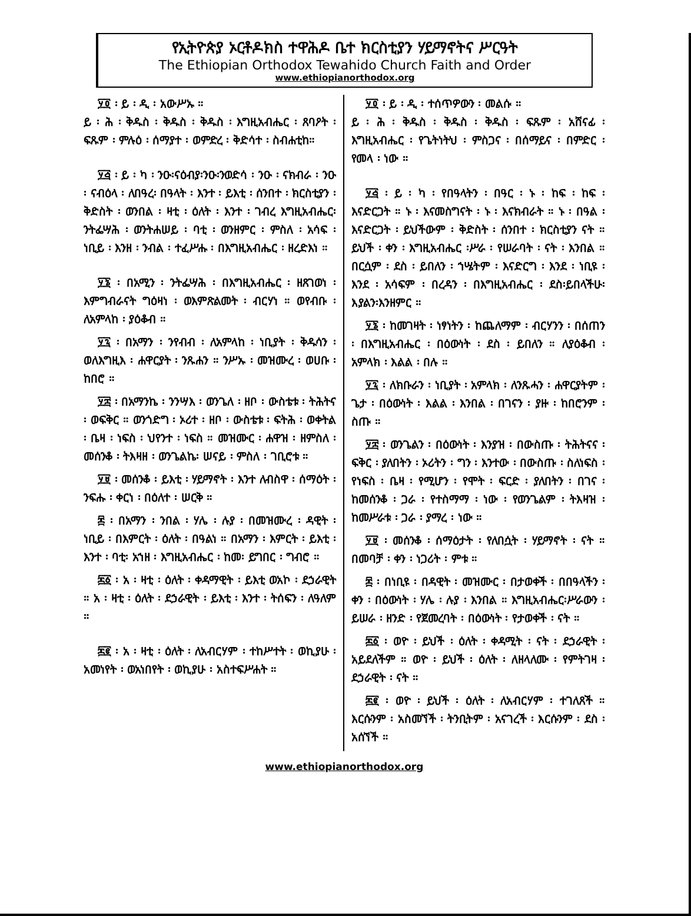የኢትዮጵያ ኦርቶዶክስ ተዋሕዶ ቤተ ክርስቲያን ሃይማኖትና ሥርዓት
The Ethiopian Orthodox Tewahido Church Faith and Order
www.ethiopianorthodox.org
፶፬ ፡ ይ ፡ ዲ ፡ አውሥኡ ።
ይ ፡ ሕ ፡ ቅዱስ ፡ ቅዱስ ፡ ቅዱስ ፡ እግዚአብሔር ፡ ጸባዖት ፡ ፍጹም ፡ ምሉዕ ፡ ሰማያተ ፡ ወምድረ ፡ ቅድሳተ ፡ ስብሐቲከ።
፶፭ ፡ ይ ፡ ካ ፡ ንዑ፡ናዕብያ፡ንዑ፡ንወድሳ ፡ ንዑ ፡ ናክብራ ፡ ንዑ ፡ ናብዕላ ፡ ለበዓረ፡ በዓላት ፡ እንተ ፡ ይእቲ ፡ ሰንበተ ፡ ክርስቲያን ፡ ቅድስት ፡ ወንበል ፡ ዛቲ ፡ ዕለት ፡ እንተ ፡ ገብረ እግዚአብሔር፡ ንትፌሣሕ ፡ ወንትሐሠይ ፡ ባቲ ፡ ወንዘምር ፡ ምስለ ፡ አሳፍ ፡ ነቢይ ፡ እንዘ ፡ ንብል ፡ ተፈሥሑ ፡ በእግዚአብሔር ፡ ዘረድእነ ።
፶፮ ፡ በአሚን ፡ ንትፌሣሕ ፡ በእግዚአብሔር ፡ ዘጸገወነ ፡ እምግብራናት ግዕዛነ ፡ ወእምጽልመት ፡ ብርሃነ ። ወየብቡ ፡ ለአምላከ ፡ ያዕቆብ ።
፶፯ ፡ በአማን ፡ ንየብብ ፡ ለአምላከ ፡ ነቢያት ፡ ቅዱሳን ፡ ወለእግዚእ ፡ ሐዋርያት ፡ ንጹሐን ። ንሥኡ ፡ መዝሙረ ፡ ወሀቡ ፡ ከበሮ ።
፶፰ ፡ በአማንኬ ፡ ንንሣእ ፡ ወንጌለ ፡ ዘቦ ፡ ውስቴቱ ፡ ትሕትና ፡ ወፍቅር ። ወንጎድግ ፡ ኦሪተ ፡ ዘቦ ፡ ውስቴቱ ፡ ፍትሕ ፡ ወቀትል ፡ ቤዛ ፡ ነፍስ ፡ ህየንተ ፡ ነፍስ ። መዝሙር ፡ ሐዋዝ ፡ ዘምስለ ፡ መሰንቆ ፡ ትእዛዘ ፡ ወንጌልኬ፡ ሠናይ ፡ ምስለ ፡ ገቢሮቱ ።
፶፱ ፡ መሰንቆ ፡ ይእቲ ፡ ሃይማኖት ፡ እንተ ለብስዋ ፡ ሰማዕት ፡ ንፍሑ ፡ ቀርነ ፡ በዕለተ ፡ ሠርቅ ።
፷ ፡ በአማን ፡ ንበል ፡ ሃሌ ፡ ሉያ ፡ በመዝሙረ ፡ ዳዊት ፡ ነቢይ ፡ በእምርት ፡ ዕለት ፡ በዓልነ ። በአማን ፡ እምርት ፡ ይእቲ ፡ እንተ ፡ ባቲ፡ አኀዘ ፡ እግዚአብሔር ፡ ከመ፡ ይግበር ፡ ግብሮ ።
፷፩ ፡ አ ፡ ዛቲ ፡ ዕለት ፡ ቀዳማዊት ፡ ይእቲ ወአኮ ፡ ደኃራዊት ። አ ፡ ዛቲ ፡ ዕለት ፡ ደኃራዊት ፡ ይእቲ ፡ እንተ ፡ ትሰፍን ፡ ለዓለም ።
፷፪ ፡ አ ፡ ዛቲ ፡ ዕለት ፡ ለአብርሃም ፡ ተከሥተት ፡ ወኪያሁ ፡ አመነየት ፡ ወአነበየት ፡ ወኪያሁ ፡ አስተፍሥሐት ።
፶፬ ፡ ይ ፡ ዲ ፡ ተሰጥዎውን ፡ መልሱ ።
ይ ፡ ሕ ፡ ቅዱስ ፡ ቅዱስ ፡ ቅዱስ ፡ ፍጹም ፡ አሸናፊ ፡ እግዚአብሔር ፡ የጌትነትህ ፡ ምስጋና ፡ በሰማይና ፡ በምድር ፡ የመላ ፡ ነው ።
፶፭ ፡ ይ ፡ ካ ፡ የበዓላትን ፡ በዓር ፡ ኑ ፡ ከፍ ፡ ከፍ ፡ እናድርጋት ። ኑ ፡ እናመስግናት ፡ ኑ ፡ እናክብራት ። ኑ ፡ በዓል ፡ እናድርጋት ፡ ይህችውም ፡ ቅድስት ፡ ሰንበተ ፡ ክርስቲያን ናት ። ይህች ፡ ቀን ፡ እግዚአብሔር ፡ሥራ ፡ የሠራባት ፡ ናት ፡ እንበል ። በርሷም ፡ ደስ ፡ ይበለን ፡ ኀሤትም ፡ እናድርግ ፡ እንደ ፡ ነቢዩ ፡ እንደ ፡ አሳፍም ፡ በረዳን ፡ በእግዚአብሔር ፡ ደስ፡ይበላችሁ፡እያልን፡እንዘምር ።
፶፮ ፡ ከመገዛት ፡ ነፃነትን ፡ ከጨለማም ፡ ብርሃንን ፡ በሰጠን ፡ በእግዚአብሔር ፡ በዕውነት ፡ ደስ ፡ ይበለን ። ለያዕቆብ ፡ አምላክ ፡ እልል ፡ በሉ ።
፶፯ ፡ ለክቡራን ፡ ነቢያት ፡ አምላክ ፡ ለንጹሓን ፡ ሐዋርያትም ፡ ጌታ ፡ በዕውነት ፡ እልል ፡ እንበል ፡ በገናን ፡ ያዙ ፡ ከበሮንም ፡ ስጡ ።
፶፰ ፡ ወንጌልን ፡ በዕውነት ፡ እንያዝ ፡ በውስጡ ፡ ትሕትናና ፡ ፍቅር ፡ ያለበትን ፡ ኦሪትን ፡ ግን ፡ እንተው ፡ በውስጡ ፡ ስለነፍስ ፡ የነፍስ ፡ ቤዛ ፡ የሚሆን ፡ የሞት ፡ ፍርድ ፡ ያለበትን ፡ በገና ፡ ከመሰንቆ ፡ ጋራ ፡ የተስማማ ፡ ነው ፡ የወንጌልም ፡ ትእዛዝ ፡ ከመሥራቱ ፡ ጋራ ፡ ያማረ ፡ ነው ።
፶፱ ፡ መሰንቆ ፡ ሰማዕታት ፡ የለበሷት ፡ ሃይማኖት ፡ ናት ። በመባቻ ፡ ቀን ፡ ነጋሪት ፡ ምቱ ።
፷ ፡ በነቢዩ ፡ በዳዊት ፡ መዝሙር ፡ በታወቀች ፡ በበዓላችን ፡ ቀን ፡ በዕውነት ፡ ሃሌ ፡ ሉያ ፡ እንበል ። እግዚአብሔር፡ሥራውን ፡ ይሠራ ፡ ዘንድ ፡ የጀመረባት ፡ በዕውነት ፡ የታወቀች ፡ ናት ።
፷፩ ፡ ወዮ ፡ ይህች ፡ ዕለት ፡ ቀዳሚት ፡ ናት ፡ ደኃራዊት ፡ አይደለችም ። ወዮ ፡ ይህች ፡ ዕለት ፡ ለዘላለሙ ፡ የምትገዛ ፡ ደኃራዊት ፡ ናት ።
፷፪ ፡ ወዮ ፡ ይህች ፡ ዕለት ፡ ለአብርሃም ፡ ተገለጸች ። እርሱንም ፡ አስመኘች ፡ ትንቢትም ፡ አናገረች ፡ እርሱንም ፡ ደስ ፡ አሰኘች ።
www.ethiopianorthodox.org